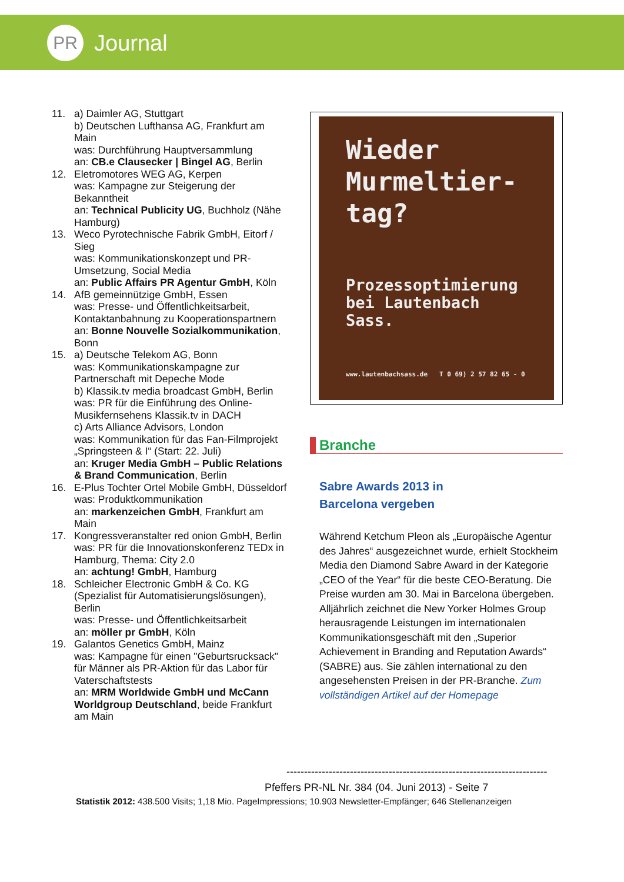PR
Journal
11. a) Daimler AG, Stuttgart
b) Deutschen Lufthansa AG, Frankfurt am Main
was: Durchführung Hauptversammlung
an: CB.e Clausecker | Bingel AG, Berlin
12. Eletromotores WEG AG, Kerpen
was: Kampagne zur Steigerung der Bekanntheit
an: Technical Publicity UG, Buchholz (Nähe Hamburg)
13. Weco Pyrotechnische Fabrik GmbH, Eitorf / Sieg
was: Kommunikationskonzept und PR-Umsetzung, Social Media
an: Public Affairs PR Agentur GmbH, Köln
14. AfB gemeinnützige GmbH, Essen
was: Presse- und Öffentlichkeitsarbeit, Kontaktanbahnung zu Kooperationspartnern
an: Bonne Nouvelle Sozialkommunikation, Bonn
15. a) Deutsche Telekom AG, Bonn
was: Kommunikationskampagne zur Partnerschaft mit Depeche Mode
b) Klassik.tv media broadcast GmbH, Berlin
was: PR für die Einführung des Online-Musikfernsehens Klassik.tv in DACH
c) Arts Alliance Advisors, London
was: Kommunikation für das Fan-Filmprojekt „Springsteen & I“ (Start: 22. Juli)
an: Kruger Media GmbH – Public Relations & Brand Communication, Berlin
16. E-Plus Tochter Ortel Mobile GmbH, Düsseldorf
was: Produktkommunikation
an: markenzeichen GmbH, Frankfurt am Main
17. Kongressveranstalter red onion GmbH, Berlin
was: PR für die Innovationskonferenz TEDx in Hamburg, Thema: City 2.0
an: achtung! GmbH, Hamburg
18. Schleicher Electronic GmbH & Co. KG (Spezialist für Automatisierungslösungen), Berlin
was: Presse- und Öffentlichkeitsarbeit
an: möller pr GmbH, Köln
19. Galantos Genetics GmbH, Mainz
was: Kampagne für einen "Geburtsrucksack" für Männer als PR-Aktion für das Labor für Vaterschaftstests
an: MRM Worldwide GmbH und McCann Worldgroup Deutschland, beide Frankfurt am Main
Wieder Murmeltier-tag?
Prozessoptimierung bei Lautenbach Sass.
www.lautenbachsass.de T 0 69) 2 57 82 65 - 0
Branche
Sabre Awards 2013 in
Barcelona vergeben
Während Ketchum Pleon als „Europäische Agentur des Jahres“ ausgezeichnet wurde, erhielt Stockheim Media den Diamond Sabre Award in der Kategorie „CEO of the Year“ für die beste CEO-Beratung. Die Preise wurden am 30. Mai in Barcelona übergeben. Alljährlich zeichnet die New Yorker Holmes Group herausragende Leistungen im internationalen Kommunikationsgeschäft mit den „Superior Achievement in Branding and Reputation Awards“ (SABRE) aus. Sie zählen international zu den angesehensten Preisen in der PR-Branche. Zum vollständigen Artikel auf der Homepage
--------------------------------------------------------------------------
Pfeffers PR-NL Nr. 384 (04. Juni 2013) - Seite 7
Statistik 2012: 438.500 Visits; 1,18 Mio. PageImpressions; 10.903 Newsletter-Empfänger; 646 Stellenanzeigen